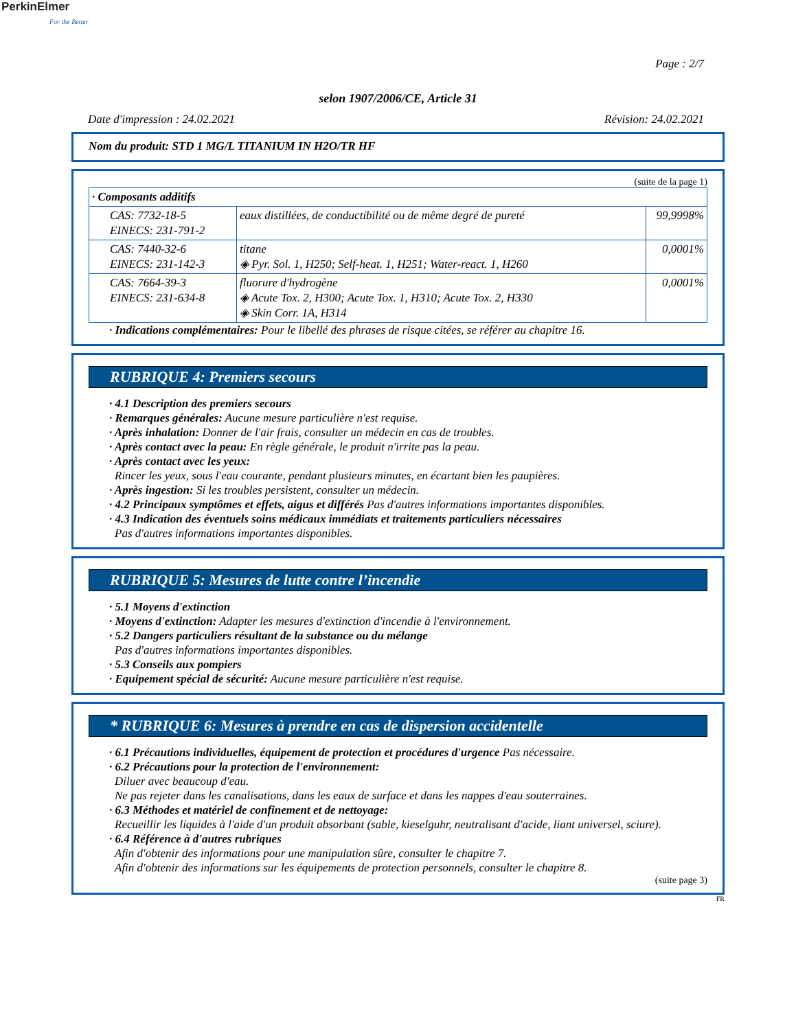PerkinElmer
For the Better
Page : 2/7
selon 1907/2006/CE, Article 31
Date d'impression : 24.02.2021 Révision: 24.02.2021
Nom du produit: STD 1 MG/L TITANIUM IN H2O/TR HF
(suite de la page 1)
| · Composants additifs | | |
| CAS: 7732-18-5 EINECS: 231-791-2 | eaux distillées, de conductibilité ou de même degré de pureté | 99,9998% |
| CAS: 7440-32-6 EINECS: 231-142-3 | titane ◈ Pyr. Sol. 1, H250; Self-heat. 1, H251; Water-react. 1, H260 | 0,0001% |
| CAS: 7664-39-3 EINECS: 231-634-8 | fluorure d'hydrogène ◈ Acute Tox. 2, H300; Acute Tox. 1, H310; Acute Tox. 2, H330 ◈ Skin Corr. 1A, H314 | 0,0001% |
· Indications complémentaires: Pour le libellé des phrases de risque citées, se référer au chapitre 16.
RUBRIQUE 4: Premiers secours
· 4.1 Description des premiers secours
· Remarques générales: Aucune mesure particulière n'est requise.
· Après inhalation: Donner de l'air frais, consulter un médecin en cas de troubles.
· Après contact avec la peau: En règle générale, le produit n'irrite pas la peau.
· Après contact avec les yeux:
Rincer les yeux, sous l'eau courante, pendant plusieurs minutes, en écartant bien les paupières.
· Après ingestion: Si les troubles persistent, consulter un médecin.
· 4.2 Principaux symptômes et effets, aigus et différés Pas d'autres informations importantes disponibles.
· 4.3 Indication des éventuels soins médicaux immédiats et traitements particuliers nécessaires
Pas d'autres informations importantes disponibles.
RUBRIQUE 5: Mesures de lutte contre l’incendie
· 5.1 Moyens d'extinction
· Moyens d'extinction: Adapter les mesures d'extinction d'incendie à l'environnement.
· 5.2 Dangers particuliers résultant de la substance ou du mélange
Pas d'autres informations importantes disponibles.
· 5.3 Conseils aux pompiers
· Equipement spécial de sécurité: Aucune mesure particulière n'est requise.
* RUBRIQUE 6: Mesures à prendre en cas de dispersion accidentelle
· 6.1 Précautions individuelles, équipement de protection et procédures d'urgence Pas nécessaire.
· 6.2 Précautions pour la protection de l'environnement:
Diluer avec beaucoup d'eau.
Ne pas rejeter dans les canalisations, dans les eaux de surface et dans les nappes d'eau souterraines.
· 6.3 Méthodes et matériel de confinement et de nettoyage:
Recueillir les liquides à l'aide d'un produit absorbant (sable, kieselguhr, neutralisant d'acide, liant universel, sciure).
· 6.4 Référence à d'autres rubriques
Afin d'obtenir des informations pour une manipulation sûre, consulter le chapitre 7.
Afin d'obtenir des informations sur les équipements de protection personnels, consulter le chapitre 8.
(suite page 3)
FR